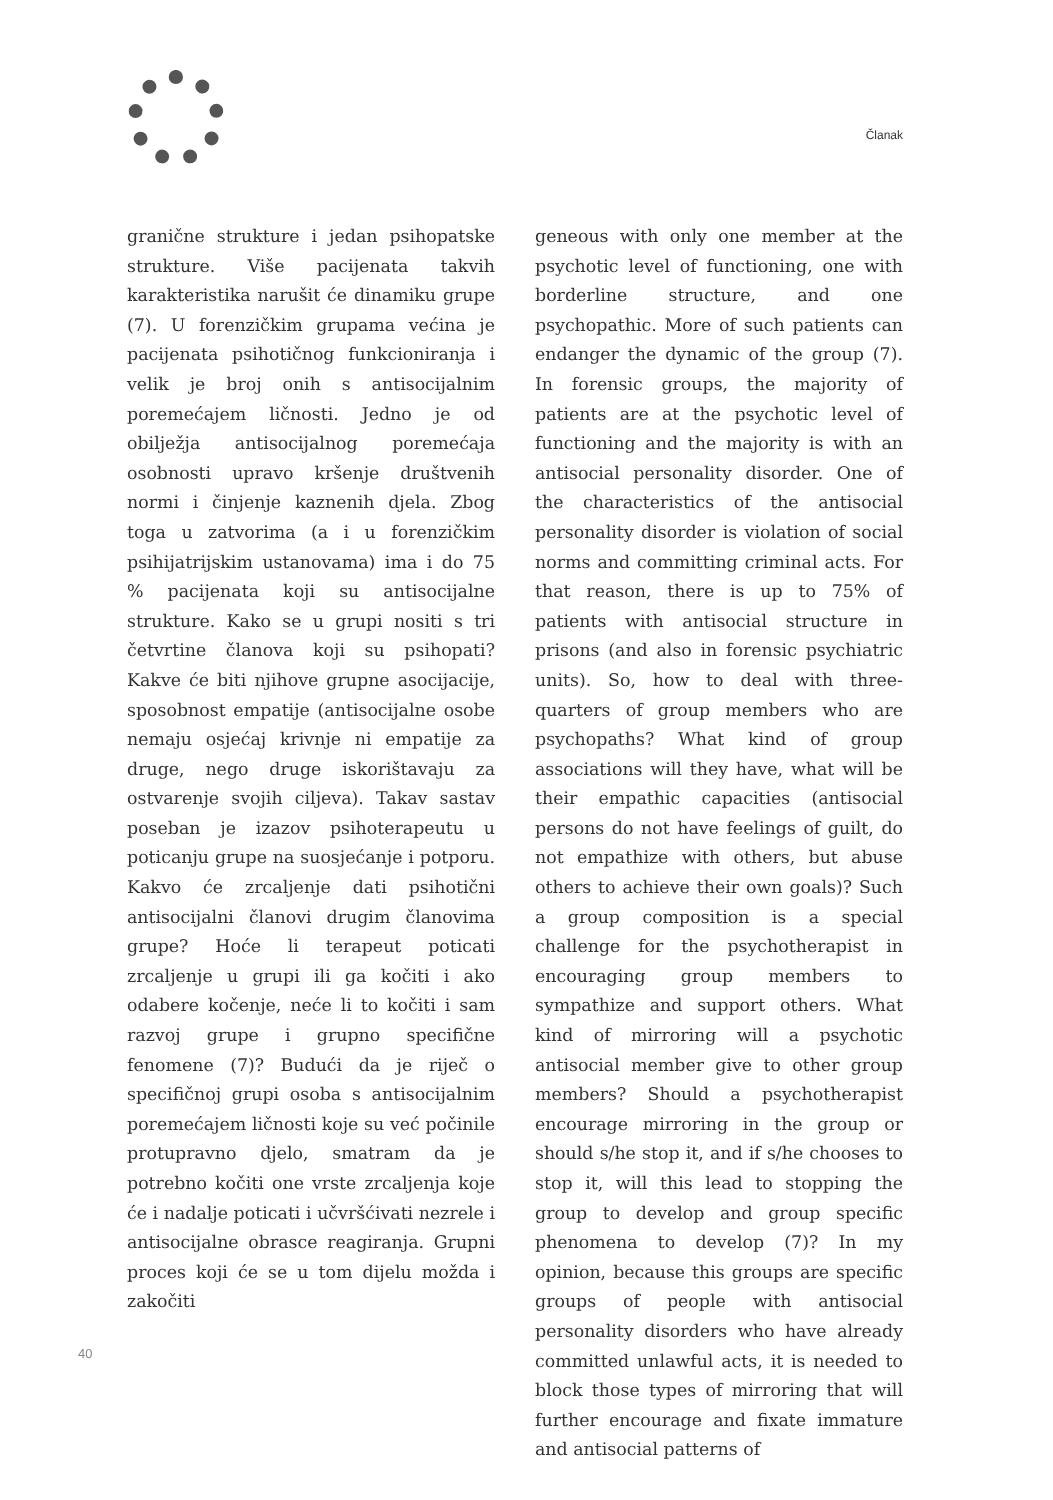Članak
granične strukture i jedan psihopatske strukture. Više pacijenata takvih karakteristika narušit će dinamiku grupe (7). U forenzičkim grupama većina je pacijenata psihotičnog funkcioniranja i velik je broj onih s antisocijalnim poremećajem ličnosti. Jedno je od obilježja antisocijalnog poremećaja osobnosti upravo kršenje društvenih normi i činjenje kaznenih djela. Zbog toga u zatvorima (a i u forenzičkim psihijatrijskim ustanovama) ima i do 75 % pacijenata koji su antisocijalne strukture. Kako se u grupi nositi s tri četvrtine članova koji su psihopati? Kakve će biti njihove grupne asocijacije, sposobnost empatije (antisocijalne osobe nemaju osjećaj krivnje ni empatije za druge, nego druge iskorištavaju za ostvarenje svojih ciljeva). Takav sastav poseban je izazov psihoterapeutu u poticanju grupe na suosjećanje i potporu. Kakvo će zrcaljenje dati psihotični antisocijalni članovi drugim članovima grupe? Hoće li terapeut poticati zrcaljenje u grupi ili ga kočiti i ako odabere kočenje, neće li to kočiti i sam razvoj grupe i grupno specifične fenomene (7)? Budući da je riječ o specifičnoj grupi osoba s antisocijalnim poremećajem ličnosti koje su već počinile protupravno djelo, smatram da je potrebno kočiti one vrste zrcaljenja koje će i nadalje poticati i učvršćivati nezrele i antisocijalne obrasce reagiranja. Grupni proces koji će se u tom dijelu možda i zakočiti
geneous with only one member at the psychotic level of functioning, one with borderline structure, and one psychopathic. More of such patients can endanger the dynamic of the group (7). In forensic groups, the majority of patients are at the psychotic level of functioning and the majority is with an antisocial personality disorder. One of the characteristics of the antisocial personality disorder is violation of social norms and committing criminal acts. For that reason, there is up to 75% of patients with antisocial structure in prisons (and also in forensic psychiatric units). So, how to deal with three-quarters of group members who are psychopaths? What kind of group associations will they have, what will be their empathic capacities (antisocial persons do not have feelings of guilt, do not empathize with others, but abuse others to achieve their own goals)? Such a group composition is a special challenge for the psychotherapist in encouraging group members to sympathize and support others. What kind of mirroring will a psychotic antisocial member give to other group members? Should a psychotherapist encourage mirroring in the group or should s/he stop it, and if s/he chooses to stop it, will this lead to stopping the group to develop and group specific phenomena to develop (7)? In my opinion, because this groups are specific groups of people with antisocial personality disorders who have already committed unlawful acts, it is needed to block those types of mirroring that will further encourage and fixate immature and antisocial patterns of
40